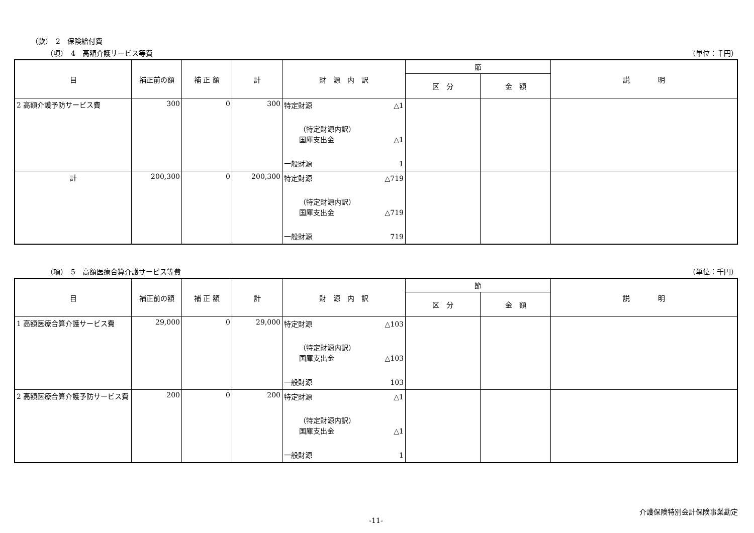（款）　2　保険給付費
（項）　4　高額介護サービス等費 （単位：千円）
| 目 | 補正前の額 | 補 正 額 | 計 | 財 源 内 訳 | 節 | | 説 明 |
| --- | --- | --- | --- | --- | --- | --- | --- |
| | | | | | 区 分 | 金 額 | |
| 2 高額介護予防サービス費 | 300 | 0 | 300 | 特定財源 △1 （特定財源内訳） 国庫支出金 △1 一般財源 1 | | | |
| 計 | 200,300 | 0 | 200,300 | 特定財源 △719 （特定財源内訳） 国庫支出金 △719 一般財源 719 | | | |
（項）　5　高額医療合算介護サービス等費 （単位：千円）
| 目 | 補正前の額 | 補 正 額 | 計 | 財 源 内 訳 | 節 | | 説 明 |
| --- | --- | --- | --- | --- | --- | --- | --- |
| | | | | | 区 分 | 金 額 | |
| 1 高額医療合算介護サービス費 | 29,000 | 0 | 29,000 | 特定財源 △103 （特定財源内訳） 国庫支出金 △103 一般財源 103 | | | |
| 2 高額医療合算介護予防サービス費 | 200 | 0 | 200 | 特定財源 △1 （特定財源内訳） 国庫支出金 △1 一般財源 1 | | | |
介護保険特別会計保険事業勘定
-11-